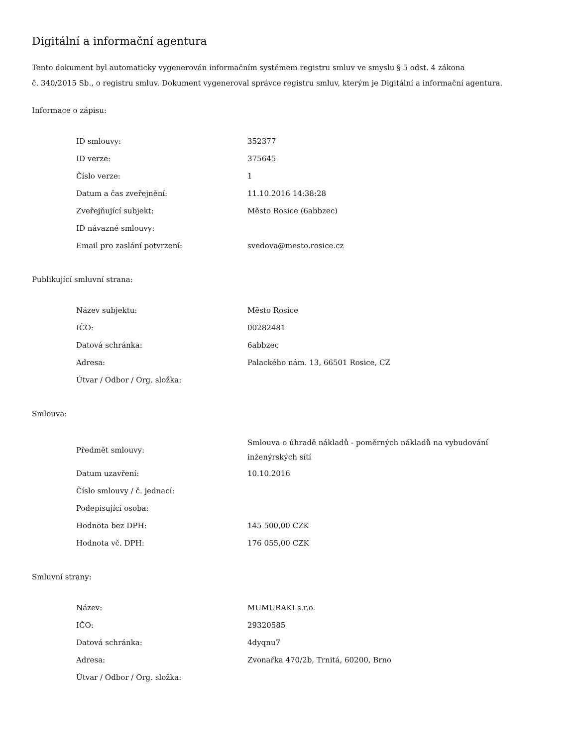Digitální a informační agentura
Tento dokument byl automaticky vygenerován informačním systémem registru smluv ve smyslu § 5 odst. 4 zákona
č. 340/2015 Sb., o registru smluv. Dokument vygeneroval správce registru smluv, kterým je Digitální a informační agentura.
Informace o zápisu:
| ID smlouvy: | 352377 |
| ID verze: | 375645 |
| Číslo verze: | 1 |
| Datum a čas zveřejnění: | 11.10.2016 14:38:28 |
| Zveřejňující subjekt: | Město Rosice (6abbzec) |
| ID návazné smlouvy: | |
| Email pro zaslání potvrzení: | svedova@mesto.rosice.cz |
Publikující smluvní strana:
| Název subjektu: | Město Rosice |
| IČO: | 00282481 |
| Datová schránka: | 6abbzec |
| Adresa: | Palackého nám. 13, 66501 Rosice, CZ |
| Útvar / Odbor / Org. složka: | |
Smlouva:
| Předmět smlouvy: | Smlouva o úhradě nákladů - poměrných nákladů na vybudování inženýrských sítí |
| Datum uzavření: | 10.10.2016 |
| Číslo smlouvy / č. jednací: | |
| Podepisující osoba: | |
| Hodnota bez DPH: | 145 500,00 CZK |
| Hodnota vč. DPH: | 176 055,00 CZK |
Smluvní strany:
| Název: | MUMURAKI s.r.o. |
| IČO: | 29320585 |
| Datová schránka: | 4dyqnu7 |
| Adresa: | Zvonařka 470/2b, Trnitá, 60200, Brno |
| Útvar / Odbor / Org. složka: | |